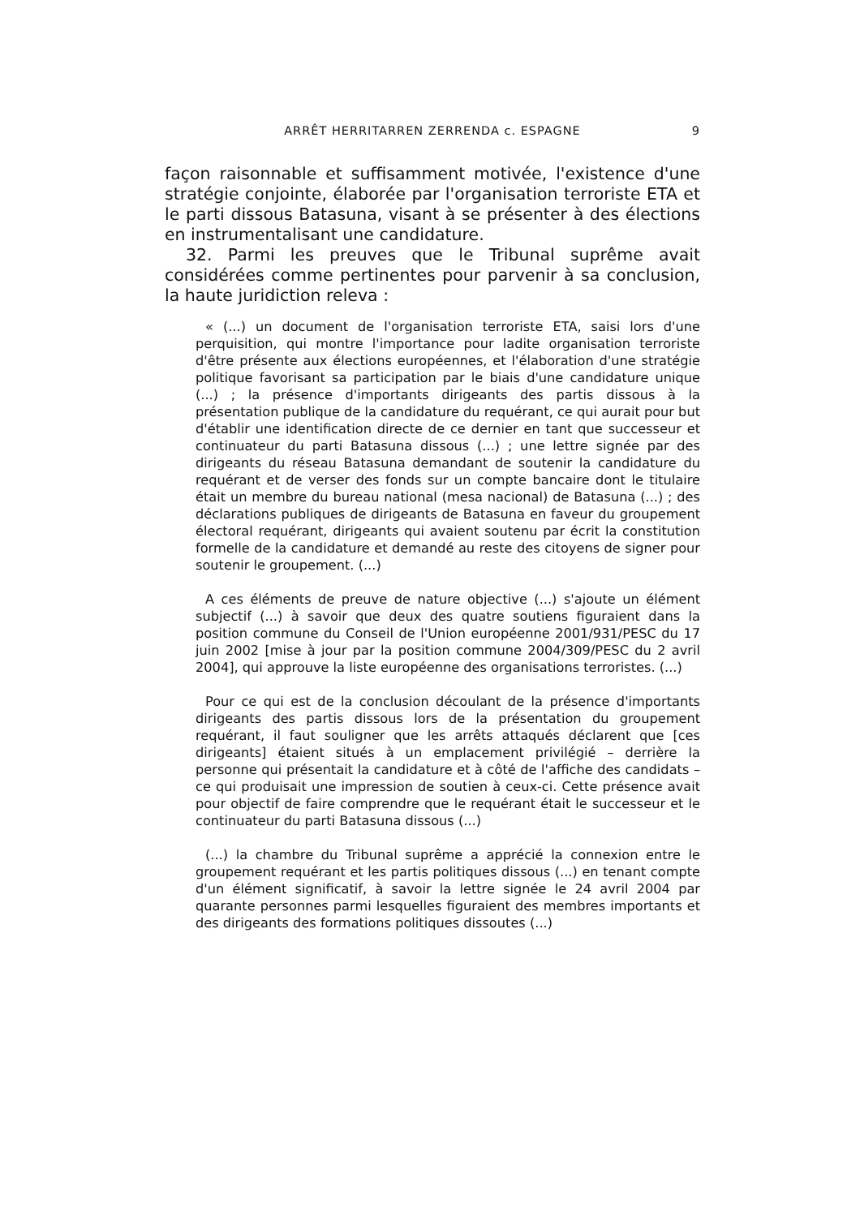ARRÊT HERRITARREN ZERRENDA c. ESPAGNE 9
façon raisonnable et suffisamment motivée, l'existence d'une stratégie conjointe, élaborée par l'organisation terroriste ETA et le parti dissous Batasuna, visant à se présenter à des élections en instrumentalisant une candidature.
32. Parmi les preuves que le Tribunal suprême avait considérées comme pertinentes pour parvenir à sa conclusion, la haute juridiction releva :
« (...) un document de l'organisation terroriste ETA, saisi lors d'une perquisition, qui montre l'importance pour ladite organisation terroriste d'être présente aux élections européennes, et l'élaboration d'une stratégie politique favorisant sa participation par le biais d'une candidature unique (...) ; la présence d'importants dirigeants des partis dissous à la présentation publique de la candidature du requérant, ce qui aurait pour but d'établir une identification directe de ce dernier en tant que successeur et continuateur du parti Batasuna dissous (...) ; une lettre signée par des dirigeants du réseau Batasuna demandant de soutenir la candidature du requérant et de verser des fonds sur un compte bancaire dont le titulaire était un membre du bureau national (mesa nacional) de Batasuna (...) ; des déclarations publiques de dirigeants de Batasuna en faveur du groupement électoral requérant, dirigeants qui avaient soutenu par écrit la constitution formelle de la candidature et demandé au reste des citoyens de signer pour soutenir le groupement. (...)
A ces éléments de preuve de nature objective (...) s'ajoute un élément subjectif (...) à savoir que deux des quatre soutiens figuraient dans la position commune du Conseil de l'Union européenne 2001/931/PESC du 17 juin 2002 [mise à jour par la position commune 2004/309/PESC du 2 avril 2004], qui approuve la liste européenne des organisations terroristes. (...)
Pour ce qui est de la conclusion découlant de la présence d'importants dirigeants des partis dissous lors de la présentation du groupement requérant, il faut souligner que les arrêts attaqués déclarent que [ces dirigeants] étaient situés à un emplacement privilégié – derrière la personne qui présentait la candidature et à côté de l'affiche des candidats – ce qui produisait une impression de soutien à ceux-ci. Cette présence avait pour objectif de faire comprendre que le requérant était le successeur et le continuateur du parti Batasuna dissous (...)
(...) la chambre du Tribunal suprême a apprécié la connexion entre le groupement requérant et les partis politiques dissous (...) en tenant compte d'un élément significatif, à savoir la lettre signée le 24 avril 2004 par quarante personnes parmi lesquelles figuraient des membres importants et des dirigeants des formations politiques dissoutes (...)